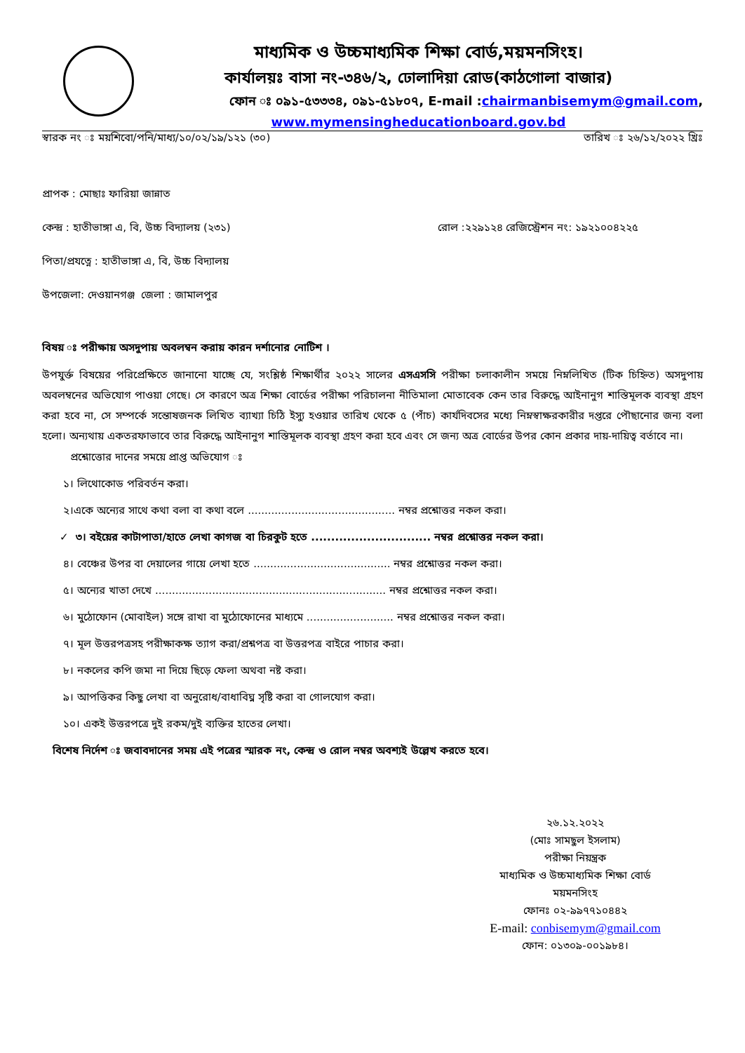মাধ্যমিক ও উচ্চমাধ্যমিক শিক্ষা বোর্ড,ময়মনসিংহ।
কার্যালয়ঃ বাসা নং-৩৪৬/২, ঢোলাদিয়া রোড(কাঠগোলা বাজার)
ফোন ঃ ০৯১-৫৩৩৩৪, ০৯১-৫১৮০৭, E-mail :chairmanbisemym@gmail.com,
www.mymensingheducationboard.gov.bd
স্বারক নং ঃ ময়শিবো/পনি/মাধ্য/১০/০২/১৯/১২১ (৩০) তারিখ ঃ ২৬/১২/২০২২ খ্রিঃ
প্রাপক : মোছাঃ ফারিয়া জান্নাত
কেন্দ্র : হাতীভাঙ্গা এ, বি, উচ্চ বিদ্যালয় (২৩১) রোল :২২৯১২৪ রেজিস্ট্রেশন নং: ১৯২১০০৪২২৫
পিতা/প্রযত্নে : হাতীভাঙ্গা এ, বি, উচ্চ বিদ্যালয়
উপজেলা: দেওয়ানগঞ্জ জেলা : জামালপুর
বিষয় ঃ পরীক্ষায় অসদুপায় অবলম্বন করায় কারন দর্শানোর নোটিশ ।
উপযুর্ক্ত বিষয়ের পরিপ্রেক্ষিতে জানানো যাচ্ছে যে, সংশ্লিষ্ঠ শিক্ষার্থীর ২০২২ সালের এসএসসি পরীক্ষা চলাকালীন সময়ে নিম্নলিখিত (টিক চিহ্নিত) অসদুপায় অবলম্বনের অভিযোগ পাওয়া গেছে। সে কারণে অত্র শিক্ষা বোর্ডের পরীক্ষা পরিচালনা নীতিমালা মোতাবেক কেন তার বিরুদ্ধে আইনানুগ শাস্তিমূলক ব্যবস্থা গ্রহণ করা হবে না, সে সম্পর্কে সন্তোষজনক লিখিত ব্যাখ্যা চিঠি ইস্যু হওয়ার তারিখ থেকে ৫ (পাঁচ) কার্যদিবসের মধ্যে নিম্নস্বাক্ষরকারীর দপ্তরে পৌছানোর জন্য বলা হলো। অন্যথায় একতরফাভাবে তার বিরুদ্ধে আইনানুগ শাস্তিমূলক ব্যবস্থা গ্রহণ করা হবে এবং সে জন্য অত্র বোর্ডের উপর কোন প্রকার দায়-দায়িত্ব বর্তাবে না।
প্রশ্নোত্তোর দানের সময়ে প্রাপ্ত অভিযোগ ঃ
১। লিথোকোড পরিবর্তন করা।
২।একে অন্যের সাথে কথা বলা বা কথা বলে ............................................ নম্বর প্রশ্নোত্তর নকল করা।
✓ ৩। বইয়ের কাটাপাতা/হাতে লেখা কাগজ বা চিরকুট হতে .............................. নম্বর প্রশ্নোত্তর নকল করা।
৪। বেঞ্চের উপর বা দেয়ালের গায়ে লেখা হতে ......................................... নম্বর প্রশ্নোত্তর নকল করা।
৫। অন্যের খাতা দেখে ..................................................................... নম্বর প্রশ্নোত্তর নকল করা।
৬। মুঠোফোন (মোবাইল) সঙ্গে রাখা বা মুঠোফোনের মাধ্যমে .......................... নম্বর প্রশ্নোত্তর নকল করা।
৭। মূল উত্তরপত্রসহ পরীক্ষাকক্ষ ত্যাগ করা/প্রশ্নপত্র বা উত্তরপত্র বাইরে পাচার করা।
৮। নকলের কপি জমা না দিয়ে ছিড়ে ফেলা অথবা নষ্ট করা।
৯। আপত্তিকর কিছু লেখা বা অনুরোধ/বাধাবিঘ্ন সৃষ্টি করা বা গোলযোগ করা।
১০। একই উত্তরপত্রে দুই রকম/দুই ব্যক্তির হাতের লেখা।
বিশেষ নির্দেশ ঃ জবাবদানের সময় এই পত্রের স্মারক নং, কেন্দ্র ও রোল নম্বর অবশ্যই উল্লেখ করতে হবে।
২৬.১২.২০২২
(মোঃ সামছুল ইসলাম)
পরীক্ষা নিয়ন্ত্রক
মাধ্যমিক ও উচ্চমাধ্যমিক শিক্ষা বোর্ড
ময়মনসিংহ
ফোনঃ ০২-৯৯৭৭১০৪৪২
E-mail: conbisemym@gmail.com
ফোন: ০১৩০৯-০০১৯৮৪।